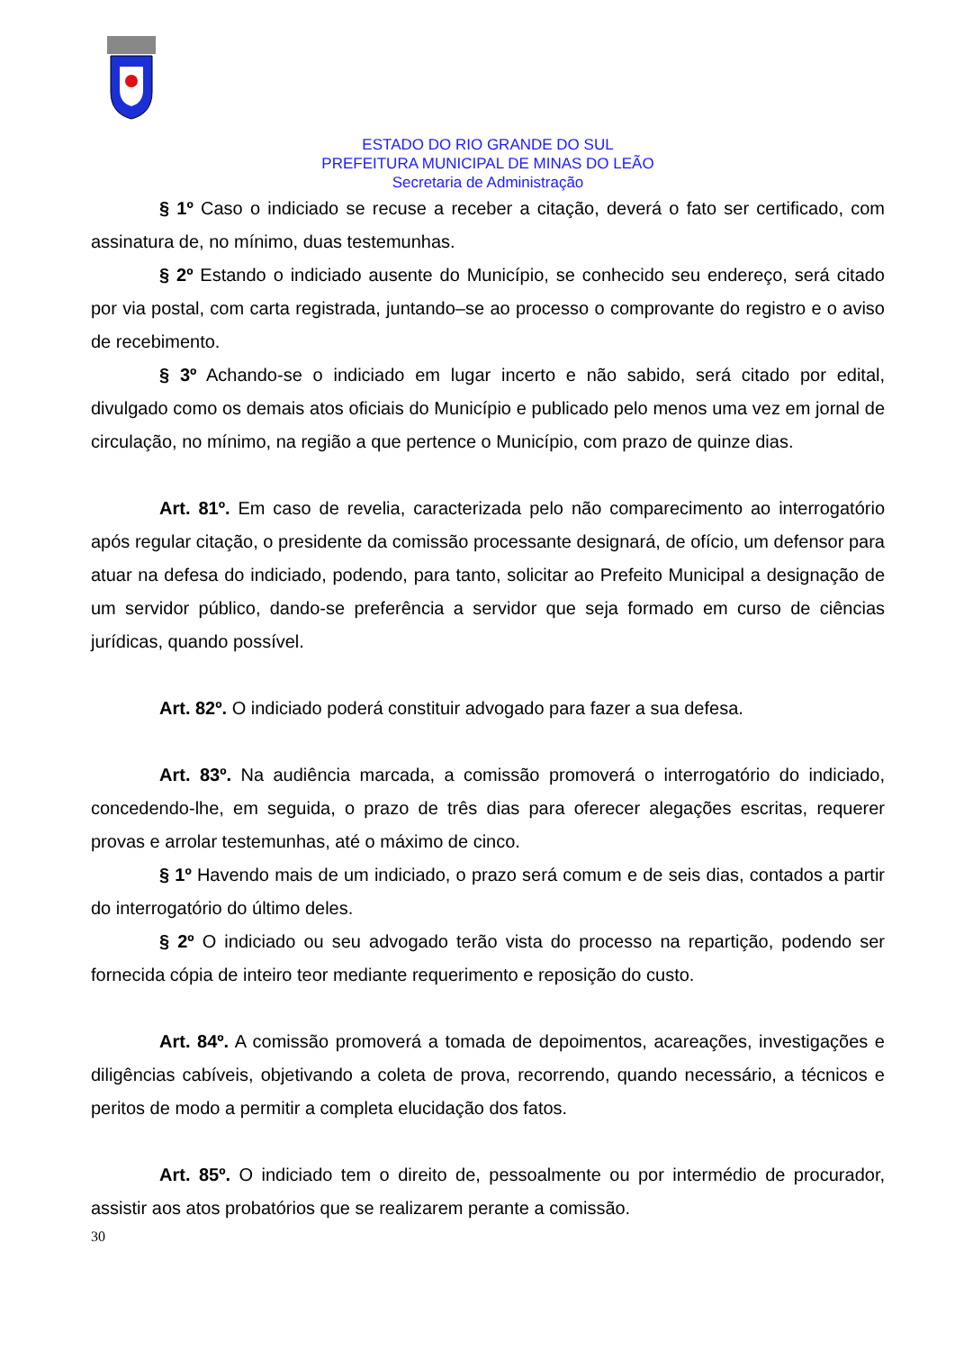ESTADO DO RIO GRANDE DO SUL
PREFEITURA MUNICIPAL DE MINAS DO LEÃO
Secretaria de Administração
§ 1º Caso o indiciado se recuse a receber a citação, deverá o fato ser certificado, com assinatura de, no mínimo, duas testemunhas.
§ 2º Estando o indiciado ausente do Município, se conhecido seu endereço, será citado por via postal, com carta registrada, juntando–se ao processo o comprovante do registro e o aviso de recebimento.
§ 3º Achando-se o indiciado em lugar incerto e não sabido, será citado por edital, divulgado como os demais atos oficiais do Município e publicado pelo menos uma vez em jornal de circulação, no mínimo, na região a que pertence o Município, com prazo de quinze dias.
Art. 81º. Em caso de revelia, caracterizada pelo não comparecimento ao interrogatório após regular citação, o presidente da comissão processante designará, de ofício, um defensor para atuar na defesa do indiciado, podendo, para tanto, solicitar ao Prefeito Municipal a designação de um servidor público, dando-se preferência a servidor que seja formado em curso de ciências jurídicas, quando possível.
Art. 82º. O indiciado poderá constituir advogado para fazer a sua defesa.
Art. 83º. Na audiência marcada, a comissão promoverá o interrogatório do indiciado, concedendo-lhe, em seguida, o prazo de três dias para oferecer alegações escritas, requerer provas e arrolar testemunhas, até o máximo de cinco.
§ 1º Havendo mais de um indiciado, o prazo será comum e de seis dias, contados a partir do interrogatório do último deles.
§ 2º O indiciado ou seu advogado terão vista do processo na repartição, podendo ser fornecida cópia de inteiro teor mediante requerimento e reposição do custo.
Art. 84º. A comissão promoverá a tomada de depoimentos, acareações, investigações e diligências cabíveis, objetivando a coleta de prova, recorrendo, quando necessário, a técnicos e peritos de modo a permitir a completa elucidação dos fatos.
Art. 85º. O indiciado tem o direito de, pessoalmente ou por intermédio de procurador, assistir aos atos probatórios que se realizarem perante a comissão.
30